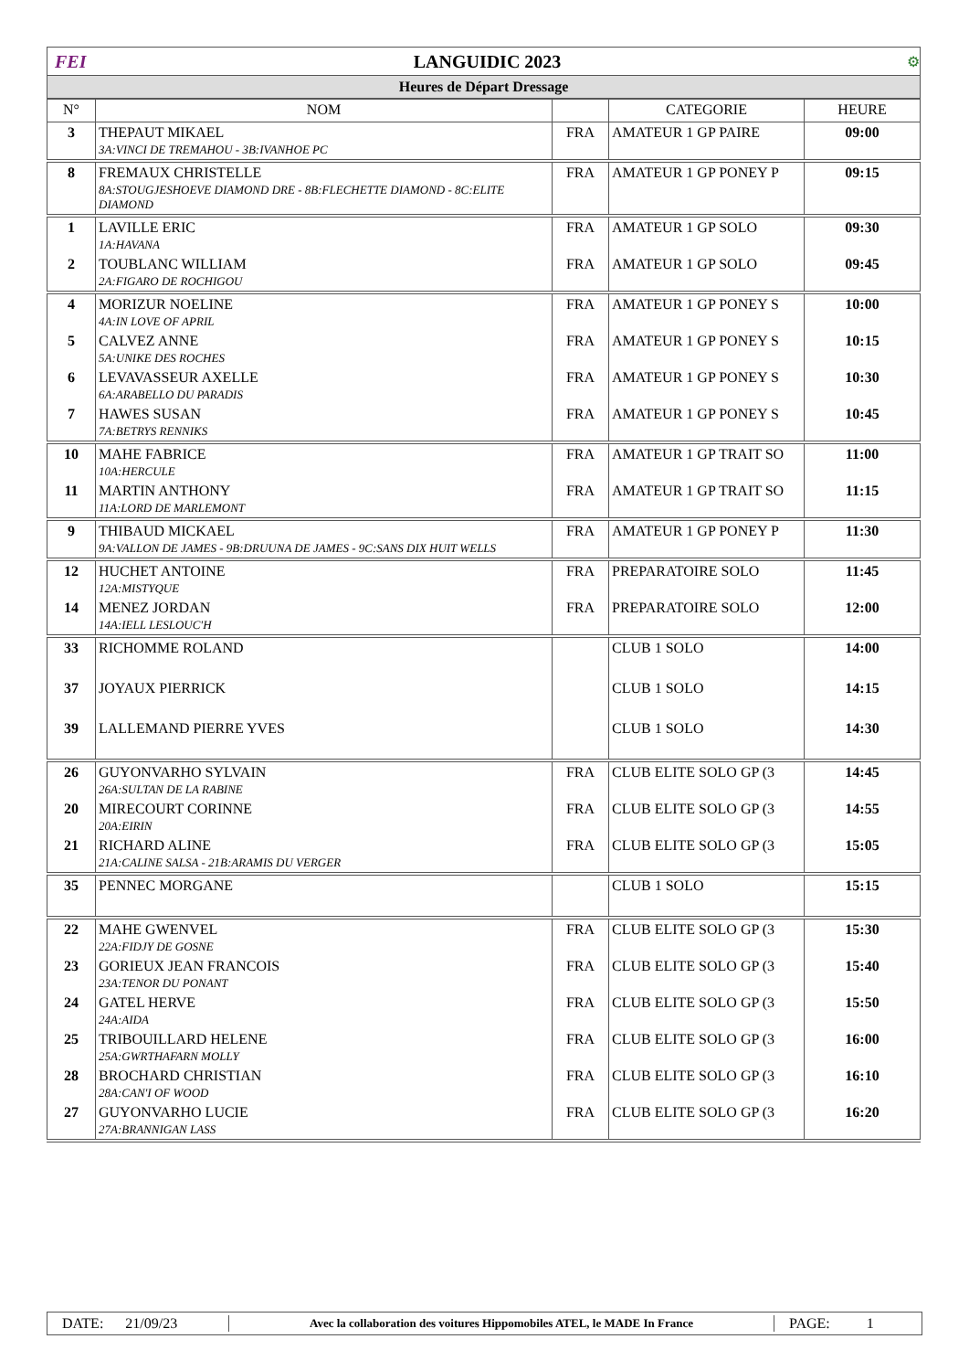FEI LANGUIDIC 2023 ⚙
Heures de Départ Dressage
| N° | NOM | | CATEGORIE | HEURE |
| --- | --- | --- | --- | --- |
| 3 | THEPAUT MIKAEL | FRA | AMATEUR 1 GP PAIRE | 09:00 |
| | 3A:VINCI DE TREMAHOU - 3B:IVANHOE PC | | | |
| 8 | FREMAUX CHRISTELLE | FRA | AMATEUR 1 GP PONEY P | 09:15 |
| | 8A:STOUGJESHOEVE DIAMOND DRE - 8B:FLECHETTE DIAMOND - 8C:ELITE DIAMOND | | | |
| 1 | LAVILLE ERIC | FRA | AMATEUR 1 GP SOLO | 09:30 |
| | 1A:HAVANA | | | |
| 2 | TOUBLANC WILLIAM | FRA | AMATEUR 1 GP SOLO | 09:45 |
| | 2A:FIGARO DE ROCHIGOU | | | |
| 4 | MORIZUR NOELINE | FRA | AMATEUR 1 GP PONEY S | 10:00 |
| | 4A:IN LOVE OF APRIL | | | |
| 5 | CALVEZ ANNE | FRA | AMATEUR 1 GP PONEY S | 10:15 |
| | 5A:UNIKE DES ROCHES | | | |
| 6 | LEVAVASSEUR AXELLE | FRA | AMATEUR 1 GP PONEY S | 10:30 |
| | 6A:ARABELLO DU PARADIS | | | |
| 7 | HAWES SUSAN | FRA | AMATEUR 1 GP PONEY S | 10:45 |
| | 7A:BETRYS RENNIKS | | | |
| 10 | MAHE FABRICE | FRA | AMATEUR 1 GP TRAIT SO | 11:00 |
| | 10A:HERCULE | | | |
| 11 | MARTIN ANTHONY | FRA | AMATEUR 1 GP TRAIT SO | 11:15 |
| | 11A:LORD DE MARLEMONT | | | |
| 9 | THIBAUD MICKAEL | FRA | AMATEUR 1 GP PONEY P | 11:30 |
| | 9A:VALLON DE JAMES - 9B:DRUUNA DE JAMES - 9C:SANS DIX HUIT WELLS | | | |
| 12 | HUCHET ANTOINE | FRA | PREPARATOIRE SOLO | 11:45 |
| | 12A:MISTYQUE | | | |
| 14 | MENEZ JORDAN | FRA | PREPARATOIRE SOLO | 12:00 |
| | 14A:IELL LESLOUC'H | | | |
| 33 | RICHOMME ROLAND | | CLUB 1 SOLO | 14:00 |
| 37 | JOYAUX PIERRICK | | CLUB 1 SOLO | 14:15 |
| 39 | LALLEMAND PIERRE YVES | | CLUB 1 SOLO | 14:30 |
| 26 | GUYONVARHO SYLVAIN | FRA | CLUB ELITE SOLO GP (3 | 14:45 |
| | 26A:SULTAN DE LA RABINE | | | |
| 20 | MIRECOURT CORINNE | FRA | CLUB ELITE SOLO GP (3 | 14:55 |
| | 20A:EIRIN | | | |
| 21 | RICHARD ALINE | FRA | CLUB ELITE SOLO GP (3 | 15:05 |
| | 21A:CALINE SALSA - 21B:ARAMIS DU VERGER | | | |
| 35 | PENNEC MORGANE | | CLUB 1 SOLO | 15:15 |
| 22 | MAHE GWENVEL | FRA | CLUB ELITE SOLO GP (3 | 15:30 |
| | 22A:FIDJY DE GOSNE | | | |
| 23 | GORIEUX JEAN FRANCOIS | FRA | CLUB ELITE SOLO GP (3 | 15:40 |
| | 23A:TENOR DU PONANT | | | |
| 24 | GATEL HERVE | FRA | CLUB ELITE SOLO GP (3 | 15:50 |
| | 24A:AIDA | | | |
| 25 | TRIBOUILLARD HELENE | FRA | CLUB ELITE SOLO GP (3 | 16:00 |
| | 25A:GWRTHAFARN MOLLY | | | |
| 28 | BROCHARD CHRISTIAN | FRA | CLUB ELITE SOLO GP (3 | 16:10 |
| | 28A:CAN'I OF WOOD | | | |
| 27 | GUYONVARHO LUCIE | FRA | CLUB ELITE SOLO GP (3 | 16:20 |
| | 27A:BRANNIGAN LASS | | | |
DATE: 21/09/23 Avec la collaboration des voitures Hippomobiles ATEL, le MADE In France PAGE: 1